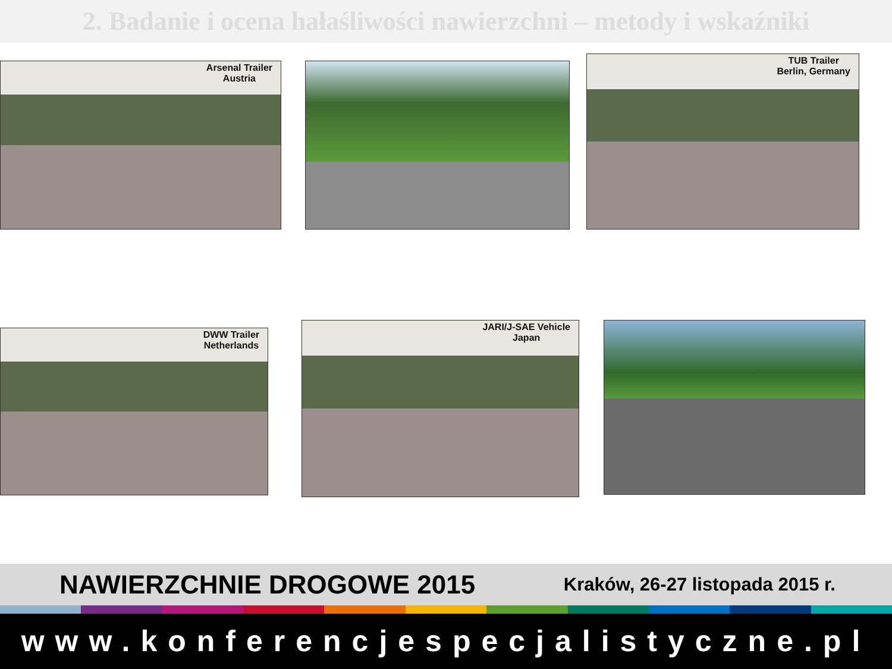2. Badanie i ocena hałaśliwości nawierzchni – metody i wskaźniki
Arsenal Trailer
Austria
TUB Trailer
Berlin, Germany
DWW Trailer
Netherlands
JARI/J-SAE Vehicle
Japan
NAWIERZCHNIE DROGOWE 2015 Kraków, 26-27 listopada 2015 r.
www.konferencjespecjalistyczne.pl